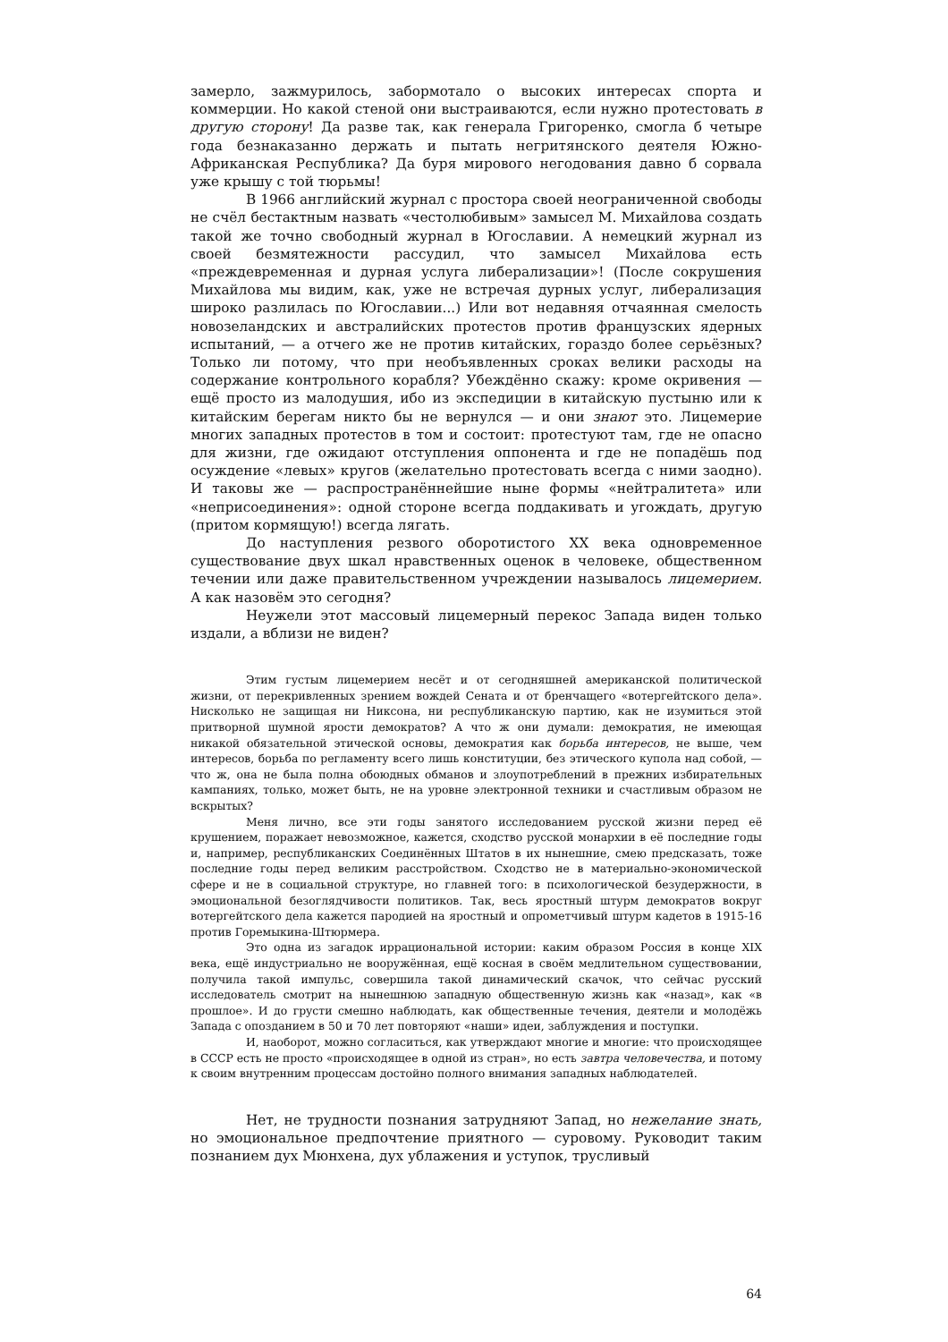замерло, зажмурилось, забормотало о высоких интересах спорта и коммерции. Но какой стеной они выстраиваются, если нужно протестовать в другую сторону! Да разве так, как генерала Григоренко, смогла б четыре года безнаказанно держать и пытать негритянского деятеля Южно-Африканская Республика? Да буря мирового негодования давно б сорвала уже крышу с той тюрьмы!
В 1966 английский журнал с простора своей неограниченной свободы не счёл бестактным назвать «честолюбивым» замысел М. Михайлова создать такой же точно свободный журнал в Югославии. А немецкий журнал из своей безмятежности рассудил, что замысел Михайлова есть «преждевременная и дурная услуга либерализации»! (После сокрушения Михайлова мы видим, как, уже не встречая дурных услуг, либерализация широко разлилась по Югославии...) Или вот недавняя отчаянная смелость новозеландских и австралийских протестов против французских ядерных испытаний, — а отчего же не против китайских, гораздо более серьёзных? Только ли потому, что при необъявленных сроках велики расходы на содержание контрольного корабля? Убеждённо скажу: кроме окривения — ещё просто из малодушия, ибо из экспедиции в китайскую пустыню или к китайским берегам никто бы не вернулся — и они знают это. Лицемерие многих западных протестов в том и состоит: протестуют там, где не опасно для жизни, где ожидают отступления оппонента и где не попадёшь под осуждение «левых» кругов (желательно протестовать всегда с ними заодно). И таковы же — распространённейшие ныне формы «нейтралитета» или «неприсоединения»: одной стороне всегда поддакивать и угождать, другую (притом кормящую!) всегда лягать.
До наступления резвого оборотистого XX века одновременное существование двух шкал нравственных оценок в человеке, общественном течении или даже правительственном учреждении называлось лицемерием. А как назовём это сегодня?
Неужели этот массовый лицемерный перекос Запада виден только издали, а вблизи не виден?
Этим густым лицемерием несёт и от сегодняшней американской политической жизни, от перекривленных зрением вождей Сената и от бренчащего «вотергейтского дела». Нисколько не защищая ни Никсона, ни республиканскую партию, как не изумиться этой притворной шумной ярости демократов? А что ж они думали: демократия, не имеющая никакой обязательной этической основы, демократия как борьба интересов, не выше, чем интересов, борьба по регламенту всего лишь конституции, без этического купола над собой, — что ж, она не была полна обоюдных обманов и злоупотреблений в прежних избирательных кампаниях, только, может быть, не на уровне электронной техники и счастливым образом не вскрытых?
Меня лично, все эти годы занятого исследованием русской жизни перед её крушением, поражает невозможное, кажется, сходство русской монархии в её последние годы и, например, республиканских Соединённых Штатов в их нынешние, смею предсказать, тоже последние годы перед великим расстройством. Сходство не в материально-экономической сфере и не в социальной структуре, но главней того: в психологической безудержности, в эмоциональной безоглядчивости политиков. Так, весь яростный штурм демократов вокруг вотергейтского дела кажется пародией на яростный и опрометчивый штурм кадетов в 1915-16 против Горемыкина-Штюрмера.
Это одна из загадок иррациональной истории: каким образом Россия в конце XIX века, ещё индустриально не вооружённая, ещё косная в своём медлительном существовании, получила такой импульс, совершила такой динамический скачок, что сейчас русский исследователь смотрит на нынешнюю западную общественную жизнь как «назад», как «в прошлое». И до грусти смешно наблюдать, как общественные течения, деятели и молодёжь Запада с опозданием в 50 и 70 лет повторяют «наши» идеи, заблуждения и поступки.
И, наоборот, можно согласиться, как утверждают многие и многие: что происходящее в СССР есть не просто «происходящее в одной из стран», но есть завтра человечества, и потому к своим внутренним процессам достойно полного внимания западных наблюдателей.
Нет, не трудности познания затрудняют Запад, но нежелание знать, но эмоциональное предпочтение приятного — суровому. Руководит таким познанием дух Мюнхена, дух ублажения и уступок, трусливый
64